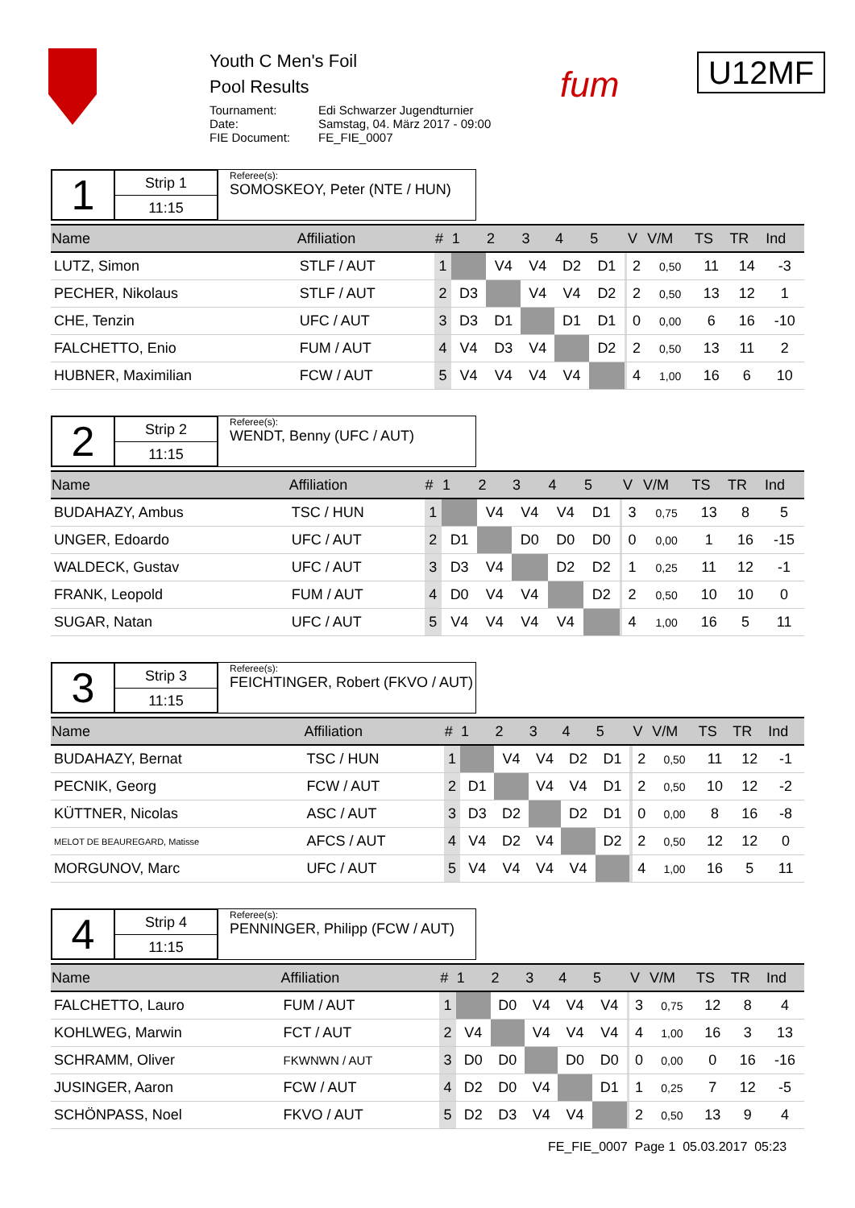Youth C Men's Foil
Pool Results
Tournament: Edi Schwarzer Jugendturnier Date: Samstag, 04. März 2017 - 09:00 FIE Document: FE_FIE_0007
fum
U12MF
1
Strip 1
11:15
Referee(s):
SOMOSKEOY, Peter (NTE / HUN)
| Name | Affiliation | # | 1 | 2 | 3 | 4 | 5 | | V | V/M | TS | TR | Ind |
| --- | --- | --- | --- | --- | --- | --- | --- | --- | --- | --- | --- | --- | --- |
| LUTZ, Simon | STLF / AUT | 1 | | V4 | V4 | D2 | D1 | | 2 | 0,50 | 11 | 14 | -3 |
| PECHER, Nikolaus | STLF / AUT | 2 | D3 | | V4 | V4 | D2 | | 2 | 0,50 | 13 | 12 | 1 |
| CHE, Tenzin | UFC / AUT | 3 | D3 | D1 | | D1 | D1 | | 0 | 0,00 | 6 | 16 | -10 |
| FALCHETTO, Enio | FUM / AUT | 4 | V4 | D3 | V4 | | D2 | | 2 | 0,50 | 13 | 11 | 2 |
| HUBNER, Maximilian | FCW / AUT | 5 | V4 | V4 | V4 | V4 | | | 4 | 1,00 | 16 | 6 | 10 |
2
Strip 2
11:15
Referee(s):
WENDT, Benny (UFC / AUT)
| Name | Affiliation | # | 1 | 2 | 3 | 4 | 5 | | V | V/M | TS | TR | Ind |
| --- | --- | --- | --- | --- | --- | --- | --- | --- | --- | --- | --- | --- | --- |
| BUDAHAZY, Ambus | TSC / HUN | 1 | | V4 | V4 | V4 | D1 | | 3 | 0,75 | 13 | 8 | 5 |
| UNGER, Edoardo | UFC / AUT | 2 | D1 | | D0 | D0 | D0 | | 0 | 0,00 | 1 | 16 | -15 |
| WALDECK, Gustav | UFC / AUT | 3 | D3 | V4 | | D2 | D2 | | 1 | 0,25 | 11 | 12 | -1 |
| FRANK, Leopold | FUM / AUT | 4 | D0 | V4 | V4 | | D2 | | 2 | 0,50 | 10 | 10 | 0 |
| SUGAR, Natan | UFC / AUT | 5 | V4 | V4 | V4 | V4 | | | 4 | 1,00 | 16 | 5 | 11 |
3
Strip 3
11:15
Referee(s):
FEICHTINGER, Robert (FKVO / AUT)
| Name | Affiliation | # | 1 | 2 | 3 | 4 | 5 | | V | V/M | TS | TR | Ind |
| --- | --- | --- | --- | --- | --- | --- | --- | --- | --- | --- | --- | --- | --- |
| BUDAHAZY, Bernat | TSC / HUN | 1 | | V4 | V4 | D2 | D1 | | 2 | 0,50 | 11 | 12 | -1 |
| PECNIK, Georg | FCW / AUT | 2 | D1 | | V4 | V4 | D1 | | 2 | 0,50 | 10 | 12 | -2 |
| KÜTTNER, Nicolas | ASC / AUT | 3 | D3 | D2 | | D2 | D1 | | 0 | 0,00 | 8 | 16 | -8 |
| MELOT DE BEAUREGARD, Matisse | AFCS / AUT | 4 | V4 | D2 | V4 | | D2 | | 2 | 0,50 | 12 | 12 | 0 |
| MORGUNOV, Marc | UFC / AUT | 5 | V4 | V4 | V4 | V4 | | | 4 | 1,00 | 16 | 5 | 11 |
4
Strip 4
11:15
Referee(s):
PENNINGER, Philipp (FCW / AUT)
| Name | Affiliation | # | 1 | 2 | 3 | 4 | 5 | | V | V/M | TS | TR | Ind |
| --- | --- | --- | --- | --- | --- | --- | --- | --- | --- | --- | --- | --- | --- |
| FALCHETTO, Lauro | FUM / AUT | 1 | | D0 | V4 | V4 | V4 | | 3 | 0,75 | 12 | 8 | 4 |
| KOHLWEG, Marwin | FCT / AUT | 2 | V4 | | V4 | V4 | V4 | | 4 | 1,00 | 16 | 3 | 13 |
| SCHRAMM, Oliver | FKWNWN / AUT | 3 | D0 | D0 | | D0 | D0 | | 0 | 0,00 | 0 | 16 | -16 |
| JUSINGER, Aaron | FCW / AUT | 4 | D2 | D0 | V4 | | D1 | | 1 | 0,25 | 7 | 12 | -5 |
| SCHÖNPASS, Noel | FKVO / AUT | 5 | D2 | D3 | V4 | V4 | | | 2 | 0,50 | 13 | 9 | 4 |
FE_FIE_0007 Page 1 05.03.2017 05:23